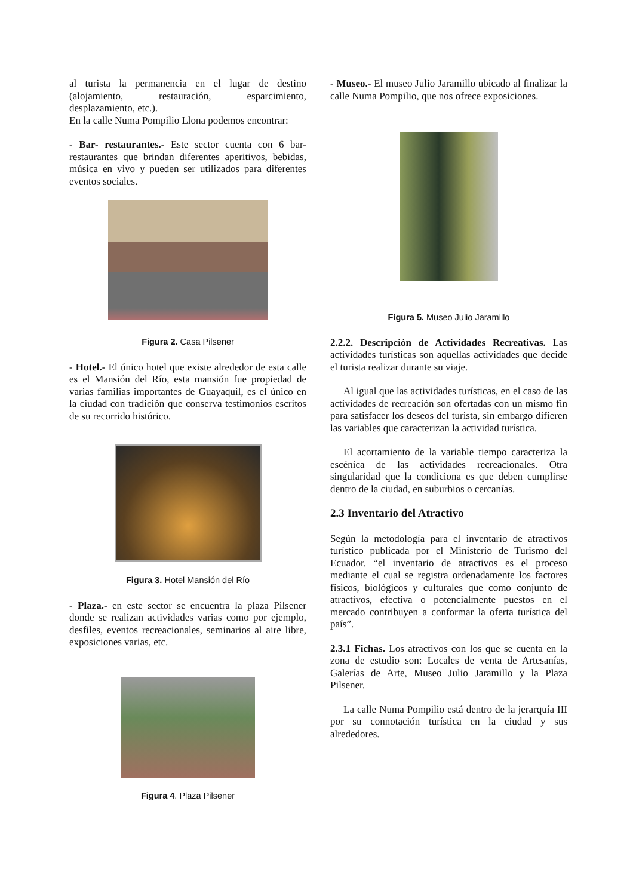al turista la permanencia en el lugar de destino (alojamiento, restauración, esparcimiento, desplazamiento, etc.).
En la calle Numa Pompilio Llona podemos encontrar:
- Bar- restaurantes.- Este sector cuenta con 6 bar-restaurantes que brindan diferentes aperitivos, bebidas, música en vivo y pueden ser utilizados para diferentes eventos sociales.
Figura 2. Casa Pilsener
- Hotel.- El único hotel que existe alrededor de esta calle es el Mansión del Río, esta mansión fue propiedad de varias familias importantes de Guayaquil, es el único en la ciudad con tradición que conserva testimonios escritos de su recorrido histórico.
Figura 3. Hotel Mansión del Río
- Plaza.- en este sector se encuentra la plaza Pilsener donde se realizan actividades varias como por ejemplo, desfiles, eventos recreacionales, seminarios al aire libre, exposiciones varias, etc.
Figura 4. Plaza Pilsener
- Museo.- El museo Julio Jaramillo ubicado al finalizar la calle Numa Pompilio, que nos ofrece exposiciones.
Figura 5. Museo Julio Jaramillo
2.2.2. Descripción de Actividades Recreativas. Las actividades turísticas son aquellas actividades que decide el turista realizar durante su viaje.
Al igual que las actividades turísticas, en el caso de las actividades de recreación son ofertadas con un mismo fin para satisfacer los deseos del turista, sin embargo difieren las variables que caracterizan la actividad turística.
El acortamiento de la variable tiempo caracteriza la escénica de las actividades recreacionales. Otra singularidad que la condiciona es que deben cumplirse dentro de la ciudad, en suburbios o cercanías.
2.3 Inventario del Atractivo
Según la metodología para el inventario de atractivos turístico publicada por el Ministerio de Turismo del Ecuador. “el inventario de atractivos es el proceso mediante el cual se registra ordenadamente los factores físicos, biológicos y culturales que como conjunto de atractivos, efectiva o potencialmente puestos en el mercado contribuyen a conformar la oferta turística del país”.
2.3.1 Fichas. Los atractivos con los que se cuenta en la zona de estudio son: Locales de venta de Artesanías, Galerías de Arte, Museo Julio Jaramillo y la Plaza Pilsener.
La calle Numa Pompilio está dentro de la jerarquía III por su connotación turística en la ciudad y sus alrededores.